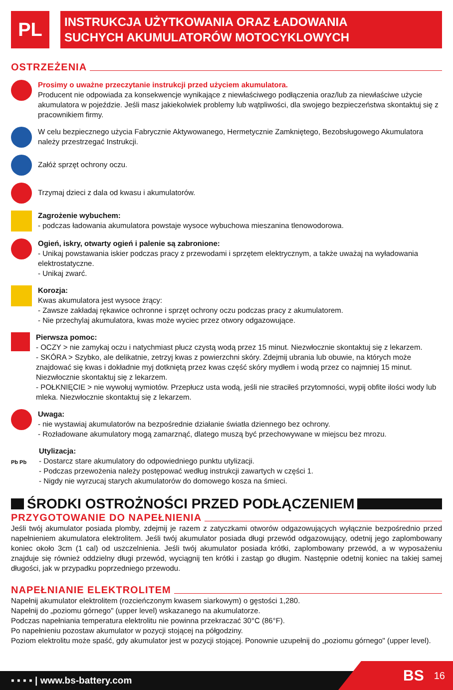PL
INSTRUKCJA UŻYTKOWANIA ORAZ ŁADOWANIA
SUCHYCH AKUMULATORÓW MOTOCYKLOWYCH
OSTRZEŻENIA
Prosimy o uważne przeczytanie instrukcji przed użyciem akumulatora.
Producent nie odpowiada za konsekwencje wynikające z niewłaściwego podłączenia oraz/lub za niewłaściwe użycie akumulatora w pojeździe. Jeśli masz jakiekolwiek problemy lub wątpliwości, dla swojego bezpieczeństwa skontaktuj się z pracownikiem firmy.
W celu bezpiecznego użycia Fabrycznie Aktywowanego, Hermetycznie Zamkniętego, Bezobsługowego Akumulatora należy przestrzegać Instrukcji.
Załóż sprzęt ochrony oczu.
Trzymaj dzieci z dala od kwasu i akumulatorów.
Zagrożenie wybuchem:
- podczas ładowania akumulatora powstaje wysoce wybuchowa mieszanina tlenowodorowa.
Ogień, iskry, otwarty ogień i palenie są zabronione:
- Unikaj powstawania iskier podczas pracy z przewodami i sprzętem elektrycznym, a także uważaj na wyładowania elektrostatyczne.
- Unikaj zwarć.
Korozja:
Kwas akumulatora jest wysoce żrący:
- Zawsze zakładaj rękawice ochronne i sprzęt ochrony oczu podczas pracy z akumulatorem.
- Nie przechylaj akumulatora, kwas może wyciec przez otwory odgazowujące.
Pierwsza pomoc:
- OCZY > nie zamykaj oczu i natychmiast płucz czystą wodą przez 15 minut. Niezwłocznie skontaktuj się z lekarzem.
- SKÓRA > Szybko, ale delikatnie, zetrzyj kwas z powierzchni skóry. Zdejmij ubrania lub obuwie, na których może znajdować się kwas i dokładnie myj dotkniętą przez kwas część skóry mydłem i wodą przez co najmniej 15 minut. Niezwłocznie skontaktuj się z lekarzem.
- POŁKNIĘCIE > nie wywołuj wymiotów. Przepłucz usta wodą, jeśli nie straciłeś przytomności, wypij obfite ilości wody lub mleka. Niezwłocznie skontaktuj się z lekarzem.
Uwaga:
- nie wystawiaj akumulatorów na bezpośrednie działanie światła dziennego bez ochrony.
- Rozładowane akumulatory mogą zamarznąć, dlatego muszą być przechowywane w miejscu bez mrozu.
Pb Pb
Utylizacja:
- Dostarcz stare akumulatory do odpowiedniego punktu utylizacji.
- Podczas przewożenia należy postępować według instrukcji zawartych w części 1.
- Nigdy nie wyrzucaj starych akumulatorów do domowego kosza na śmieci.
ŚRODKI OSTROŻNOŚCI PRZED PODŁĄCZENIEM
PRZYGOTOWANIE DO NAPEŁNIENIA
Jeśli twój akumulator posiada plomby, zdejmij je razem z zatyczkami otworów odgazowujących wyłącznie bezpośrednio przed napełnieniem akumulatora elektrolitem. Jeśli twój akumulator posiada długi przewód odgazowujący, odetnij jego zaplombowany koniec około 3cm (1 cal) od uszczelnienia. Jeśli twój akumulator posiada krótki, zaplombowany przewód, a w wyposażeniu znajduje się również oddzielny długi przewód, wyciągnij ten krótki i zastąp go długim. Następnie odetnij koniec na takiej samej długości, jak w przypadku poprzedniego przewodu.
NAPEŁNIANIE ELEKTROLITEM
Napełnij akumulator elektrolitem (rozcieńczonym kwasem siarkowym) o gęstości 1,280.
Napełnij do „poziomu górnego" (upper level) wskazanego na akumulatorze.
Podczas napełniania temperatura elektrolitu nie powinna przekraczać 30°C (86°F).
Po napełnieniu pozostaw akumulator w pozycji stojącej na półgodziny.
Poziom elektrolitu może spaść, gdy akumulator jest w pozycji stojącej. Ponownie uzupełnij do „poziomu górnego" (upper level).
▪ ▪ ▪ ▪ | www.bs-battery.com BS 16